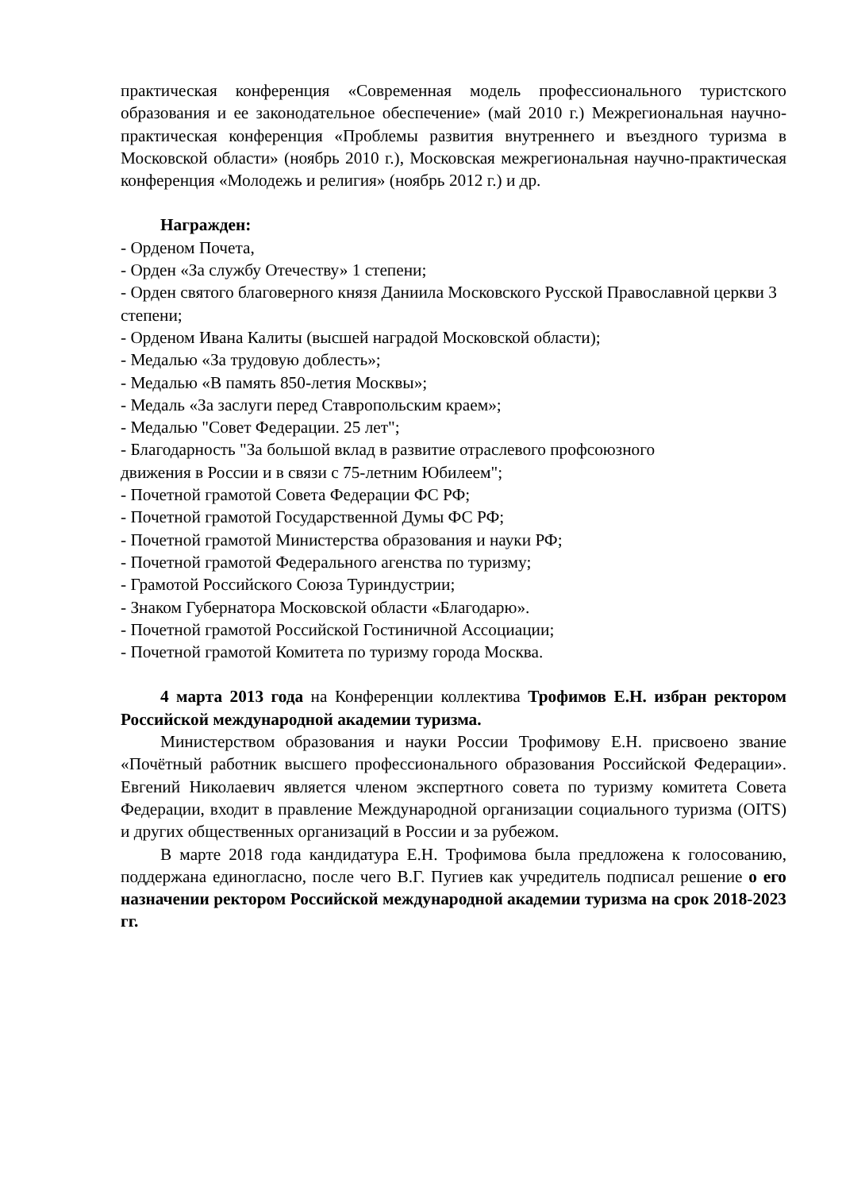практическая конференция «Современная модель профессионального туристского образования и ее законодательное обеспечение» (май 2010 г.) Межрегиональная научно-практическая конференция «Проблемы развития внутреннего и въездного туризма в Московской области» (ноябрь 2010 г.), Московская межрегиональная научно-практическая конференция «Молодежь и религия» (ноябрь 2012 г.) и др.
Награжден:
- Орденом Почета,
- Орден «За службу Отечеству» 1 степени;
- Орден святого благоверного князя Даниила Московского Русской Православной церкви 3 степени;
- Орденом Ивана Калиты (высшей наградой Московской области);
- Медалью «За трудовую доблесть»;
- Медалью «В память 850-летия Москвы»;
- Медаль «За заслуги перед Ставропольским краем»;
- Медалью "Совет Федерации. 25 лет";
- Благодарность "За большой вклад в развитие отраслевого профсоюзного
движения в России и в связи с 75-летним Юбилеем";
- Почетной грамотой Совета Федерации ФС РФ;
- Почетной грамотой Государственной Думы ФС РФ;
- Почетной грамотой Министерства образования и науки РФ;
- Почетной грамотой Федерального агенства по туризму;
- Грамотой Российского Союза Туриндустрии;
- Знаком Губернатора Московской области «Благодарю».
- Почетной грамотой Российской Гостиничной Ассоциации;
- Почетной грамотой Комитета по туризму города Москва.
4 марта 2013 года на Конференции коллектива Трофимов Е.Н. избран ректором Российской международной академии туризма.
Министерством образования и науки России Трофимову Е.Н. присвоено звание «Почётный работник высшего профессионального образования Российской Федерации». Евгений Николаевич является членом экспертного совета по туризму комитета Совета Федерации, входит в правление Международной организации социального туризма (OITS) и других общественных организаций в России и за рубежом.
В марте 2018 года кандидатура Е.Н. Трофимова была предложена к голосованию, поддержана единогласно, после чего В.Г. Пугиев как учредитель подписал решение о его назначении ректором Российской международной академии туризма на срок 2018-2023 гг.